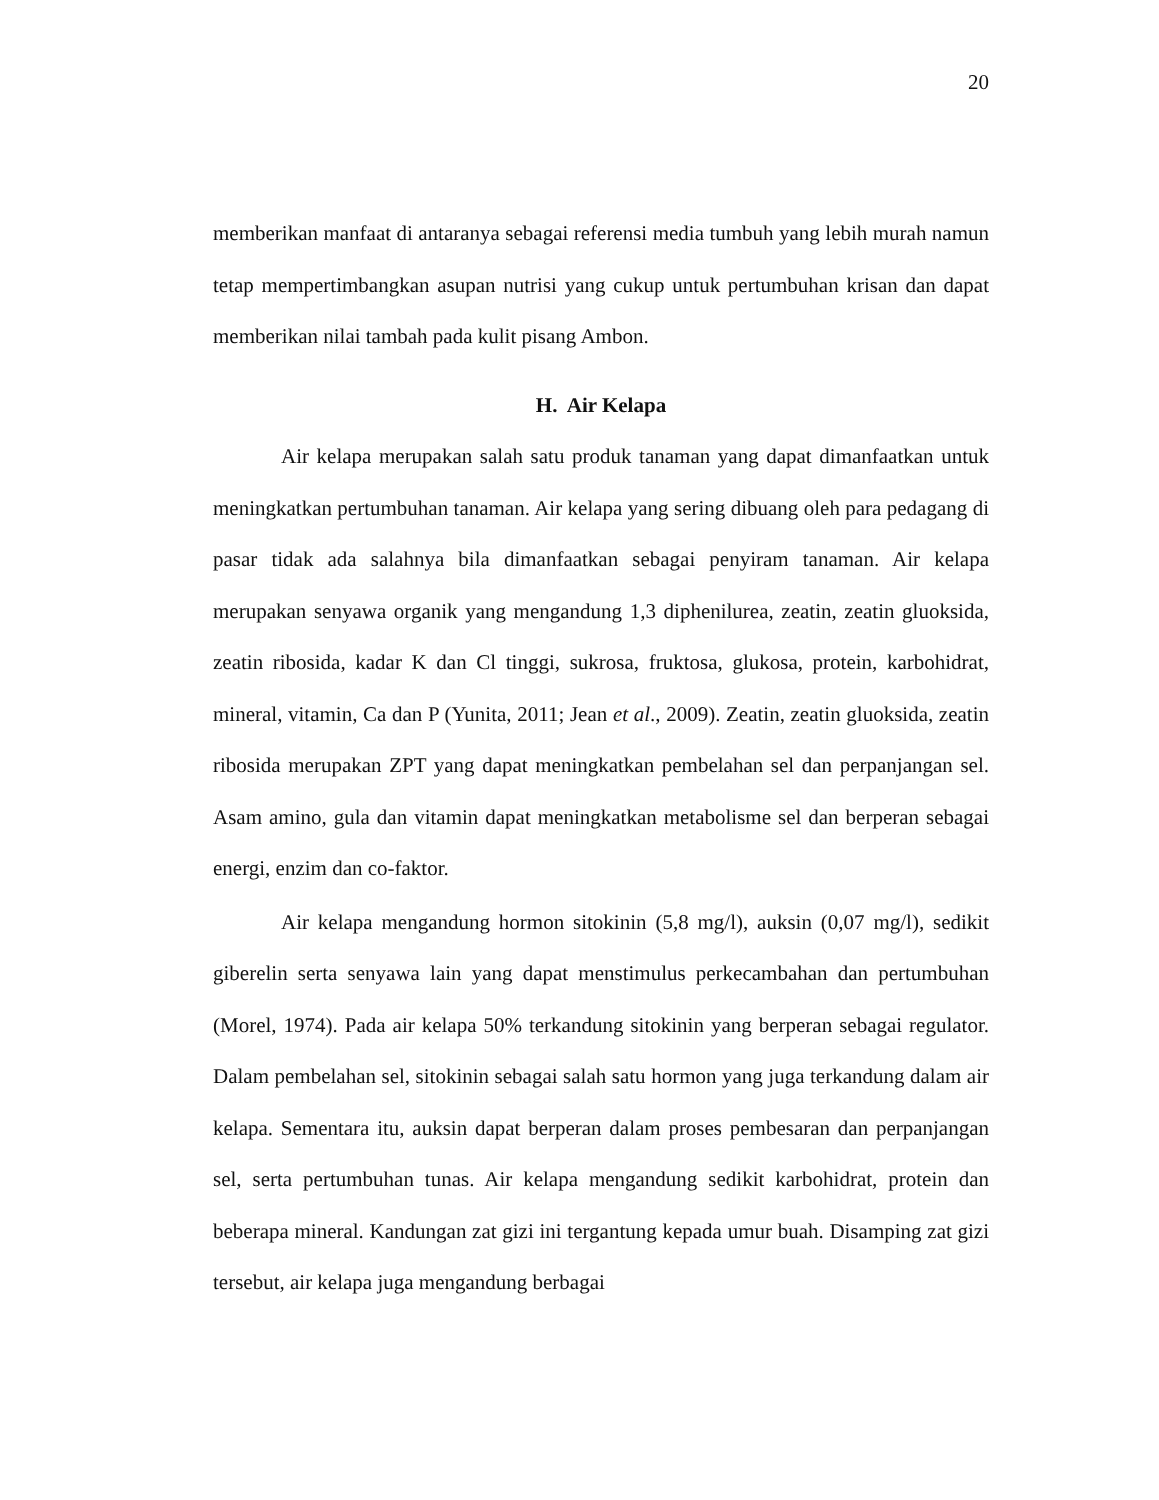20
memberikan manfaat di antaranya sebagai referensi media tumbuh yang lebih murah namun tetap mempertimbangkan asupan nutrisi yang cukup untuk pertumbuhan krisan dan dapat memberikan nilai tambah pada kulit pisang Ambon.
H. Air Kelapa
Air kelapa merupakan salah satu produk tanaman yang dapat dimanfaatkan untuk meningkatkan pertumbuhan tanaman. Air kelapa yang sering dibuang oleh para pedagang di pasar tidak ada salahnya bila dimanfaatkan sebagai penyiram tanaman. Air kelapa merupakan senyawa organik yang mengandung 1,3 diphenilurea, zeatin, zeatin gluoksida, zeatin ribosida, kadar K dan Cl tinggi, sukrosa, fruktosa, glukosa, protein, karbohidrat, mineral, vitamin, Ca dan P (Yunita, 2011; Jean et al., 2009). Zeatin, zeatin gluoksida, zeatin ribosida merupakan ZPT yang dapat meningkatkan pembelahan sel dan perpanjangan sel. Asam amino, gula dan vitamin dapat meningkatkan metabolisme sel dan berperan sebagai energi, enzim dan co-faktor.
Air kelapa mengandung hormon sitokinin (5,8 mg/l), auksin (0,07 mg/l), sedikit giberelin serta senyawa lain yang dapat menstimulus perkecambahan dan pertumbuhan (Morel, 1974). Pada air kelapa 50% terkandung sitokinin yang berperan sebagai regulator. Dalam pembelahan sel, sitokinin sebagai salah satu hormon yang juga terkandung dalam air kelapa. Sementara itu, auksin dapat berperan dalam proses pembesaran dan perpanjangan sel, serta pertumbuhan tunas. Air kelapa mengandung sedikit karbohidrat, protein dan beberapa mineral. Kandungan zat gizi ini tergantung kepada umur buah. Disamping zat gizi tersebut, air kelapa juga mengandung berbagai